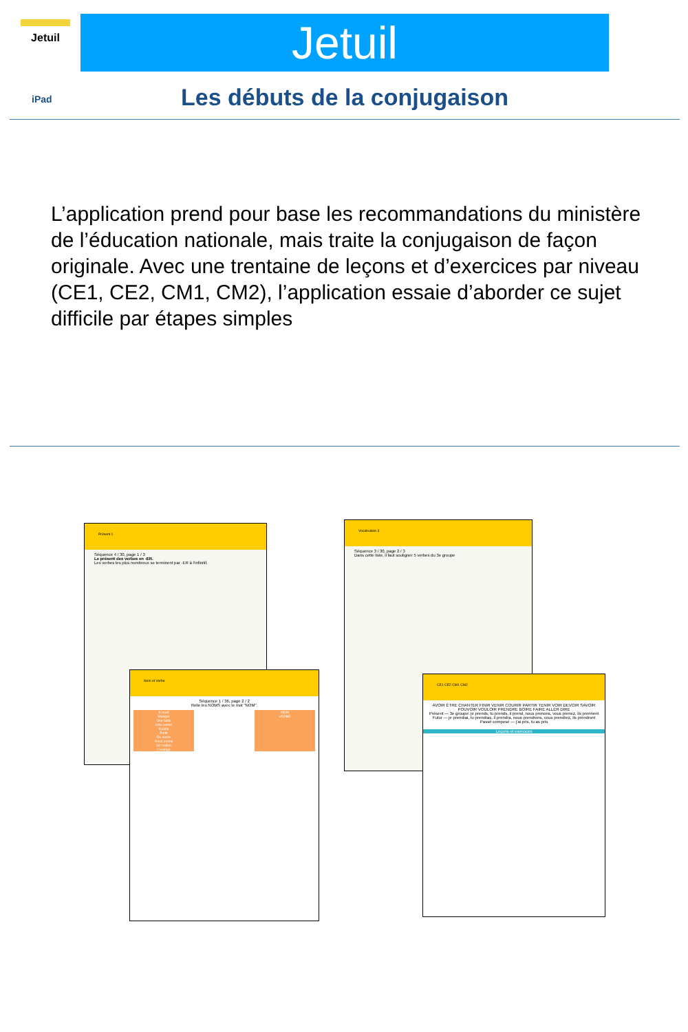Jetuil Jetuil
iPad Les débuts de la conjugaison
L’application prend pour base les recommandations du ministère de l’éducation nationale, mais traite la conjugaison de façon originale. Avec une trentaine de leçons et d’exercices par niveau (CE1, CE2, CM1, CM2), l’application essaie d’aborder ce sujet difficile par étapes simples
Présent 1
Séquence 4 / 30, page 1 / 3
Le présent des verbes en -ER.
Les verbes les plus nombreux se terminent par -ER à l’infinitif.
Vocabulaire 3
Séquence 3 / 30, page 2 / 3
Dans cette liste, il faut souligner 5 verbes du 3e groupe
Nom et Verbe
Séquence 1 / 36, page 2 / 2
Relie les NOMS avec le mot "NOM".
Il court
Manger
Une balle
Une cerise
Il parle
Partir
Du sucre
Nous avons
Un ballon
L’orange
NOM
VERBE
CE1 CE2 CM1 CM2
AVOIR ÊTRE CHANTER FINIR VENIR COURIR PARTIR TENIR VOIR DEVOIR SAVOIR POUVOIR VOULOIR PRENDRE BOIRE FAIRE ALLER DIRE
Présent — 3e groupe: je prends, tu prends, il prend, nous prenons, vous prenez, ils prennent
Futur — je prendrai, tu prendras, il prendra, nous prendrons, vous prendrez, ils prendront
Passé composé — j’ai pris, tu as pris
Leçons et exercices